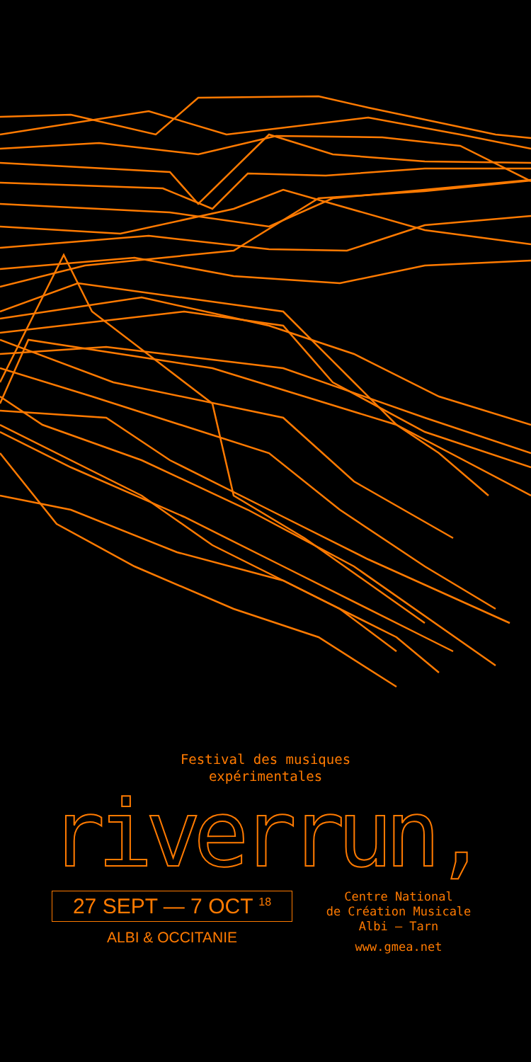Festival des musiques
expérimentales
riverrun,
27 SEPT — 7 OCT <sup>18</sup>
ALBI & OCCITANIE
Centre National
de Création Musicale
Albi — Tarn
www.gmea.net